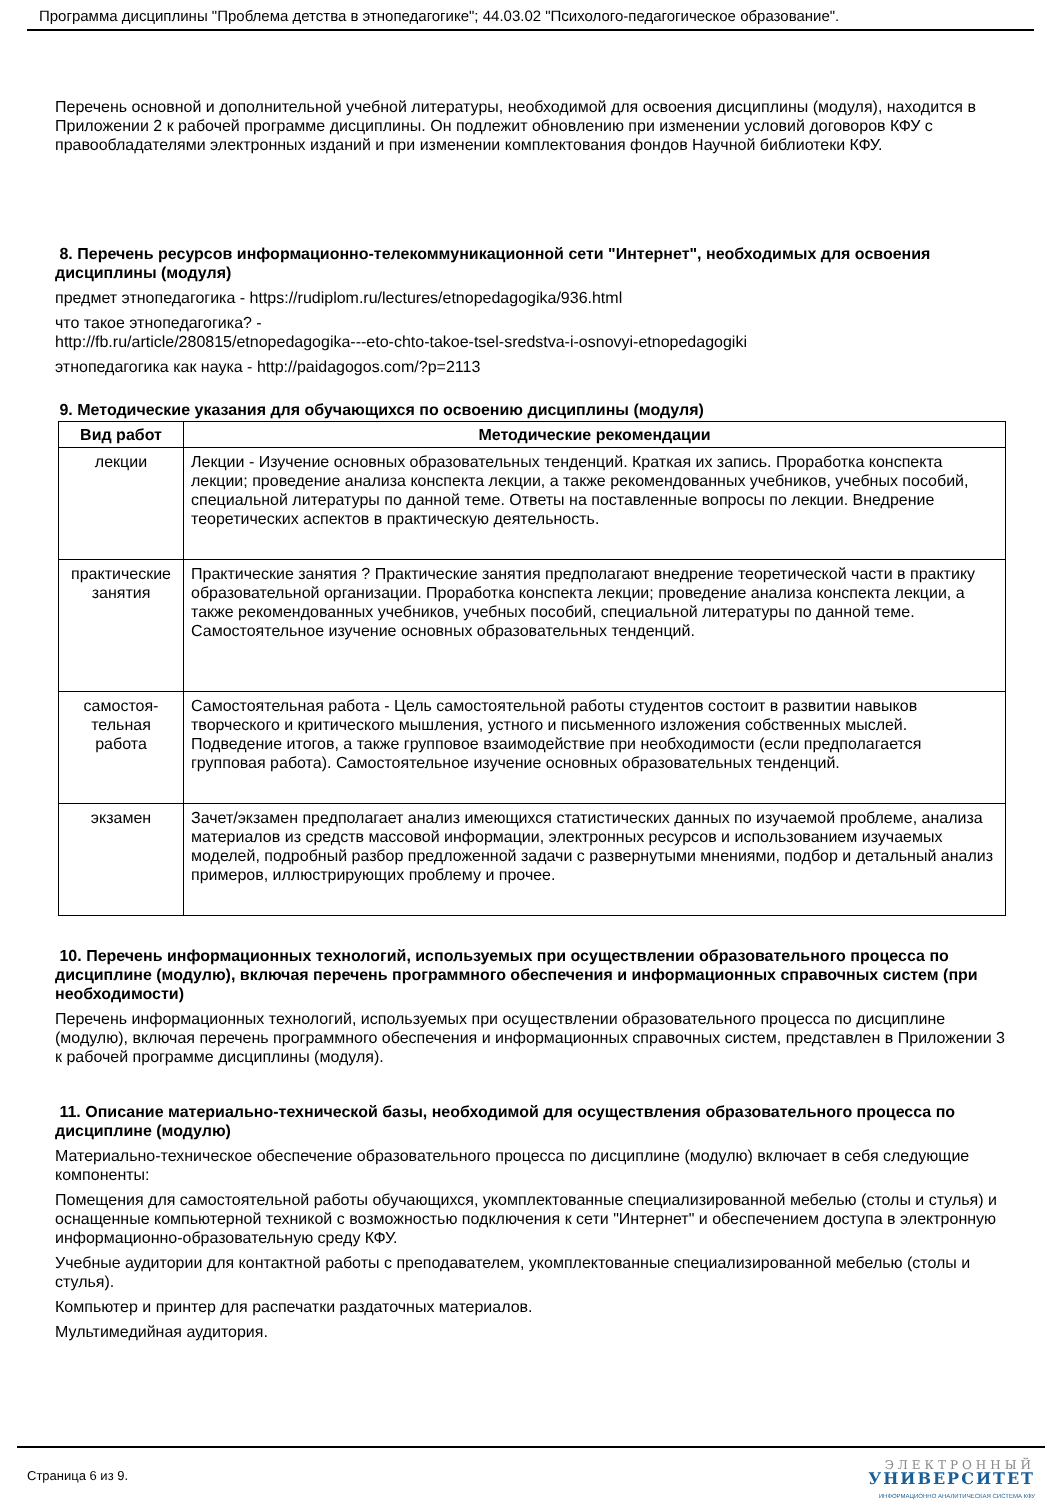Программа дисциплины "Проблема детства в этнопедагогике"; 44.03.02 "Психолого-педагогическое образование".
Перечень основной и дополнительной учебной литературы, необходимой для освоения дисциплины (модуля), находится в Приложении 2 к рабочей программе дисциплины. Он подлежит обновлению при изменении условий договоров КФУ с правообладателями электронных изданий и при изменении комплектования фондов Научной библиотеки КФУ.
8. Перечень ресурсов информационно-телекоммуникационной сети "Интернет", необходимых для освоения дисциплины (модуля)
предмет этнопедагогика - https://rudiplom.ru/lectures/etnopedagogika/936.html
что такое этнопедагогика? -
http://fb.ru/article/280815/etnopedagogika---eto-chto-takoe-tsel-sredstva-i-osnovyi-etnopedagogiki
этнопедагогика как наука - http://paidagogos.com/?p=2113
9. Методические указания для обучающихся по освоению дисциплины (модуля)
| Вид работ | Методические рекомендации |
| --- | --- |
| лекции | Лекции - Изучение основных образовательных тенденций. Краткая их запись. Проработка конспекта лекции; проведение анализа конспекта лекции, а также рекомендованных учебников, учебных пособий, специальной литературы по данной теме. Ответы на поставленные вопросы по лекции. Внедрение теоретических аспектов в практическую деятельность. |
| практические занятия | Практические занятия ? Практические занятия предполагают внедрение теоретической части в практику образовательной организации. Проработка конспекта лекции; проведение анализа конспекта лекции, а также рекомендованных учебников, учебных пособий, специальной литературы по данной теме. Самостоятельное изучение основных образовательных тенденций. |
| самостоя- тельная работа | Самостоятельная работа - Цель самостоятельной работы студентов состоит в развитии навыков творческого и критического мышления, устного и письменного изложения собственных мыслей. Подведение итогов, а также групповое взаимодействие при необходимости (если предполагается групповая работа). Самостоятельное изучение основных образовательных тенденций. |
| экзамен | Зачет/экзамен предполагает анализ имеющихся статистических данных по изучаемой проблеме, анализа материалов из средств массовой информации, электронных ресурсов и использованием изучаемых моделей, подробный разбор предложенной задачи с развернутыми мнениями, подбор и детальный анализ примеров, иллюстрирующих проблему и прочее. |
10. Перечень информационных технологий, используемых при осуществлении образовательного процесса по дисциплине (модулю), включая перечень программного обеспечения и информационных справочных систем (при необходимости)
Перечень информационных технологий, используемых при осуществлении образовательного процесса по дисциплине (модулю), включая перечень программного обеспечения и информационных справочных систем, представлен в Приложении 3 к рабочей программе дисциплины (модуля).
11. Описание материально-технической базы, необходимой для осуществления образовательного процесса по дисциплине (модулю)
Материально-техническое обеспечение образовательного процесса по дисциплине (модулю) включает в себя следующие компоненты:
Помещения для самостоятельной работы обучающихся, укомплектованные специализированной мебелью (столы и стулья) и оснащенные компьютерной техникой с возможностью подключения к сети "Интернет" и обеспечением доступа в электронную информационно-образовательную среду КФУ.
Учебные аудитории для контактной работы с преподавателем, укомплектованные специализированной мебелью (столы и стулья).
Компьютер и принтер для распечатки раздаточных материалов.
Мультимедийная аудитория.
Страница 6 из 9.
ЭЛЕКТРОННЫЙ
УНИВЕРСИТЕТ
ИНФОРМАЦИОННО АНАЛИТИЧЕСКАЯ СИСТЕМА КФУ